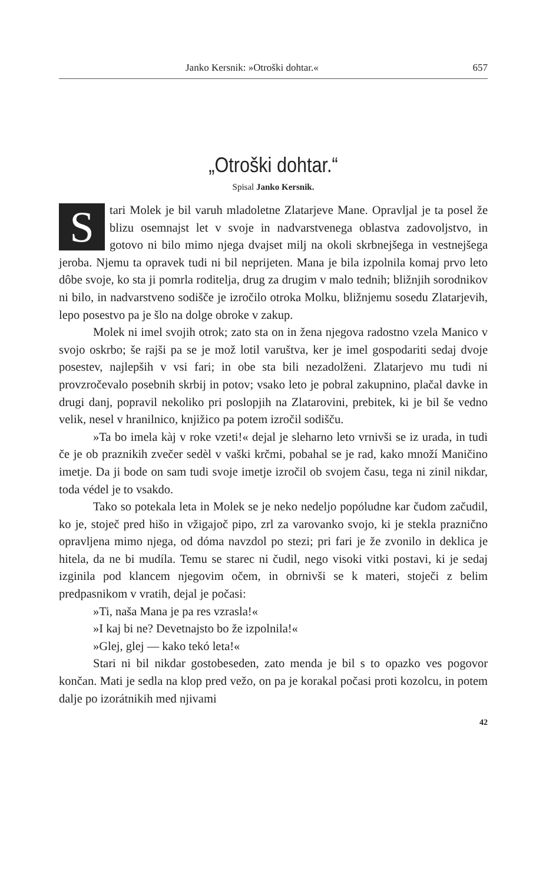Janko Kersnik: »Otroški dohtar.« 657
„Otroški dohtar.“
Spisal Janko Kersnik.
Stari Molek je bil varuh mladoletne Zlatarjeve Mane. Opravljal je ta posel že blizu osemnajst let v svoje in nadvarstvenega oblastva zadovoljstvo, in gotovo ni bilo mimo njega dvajset milj na okoli skrbnejšega in vestnejšega jeroba. Njemu ta opravek tudi ni bil neprijeten. Mana je bila izpolnila komaj prvo leto dôbe svoje, ko sta ji pomrla roditelja, drug za drugim v malo tednih; bližnjih sorodnikov ni bilo, in nadvarstveno sodišče je izročilo otroka Molku, bližnjemu sosedu Zlatarjevih, lepo posestvo pa je šlo na dolge obroke v zakup.
Molek ni imel svojih otrok; zato sta on in žena njegova radostno vzela Manico v svojo oskrbo; še rajši pa se je mož lotil varuštva, ker je imel gospodariti sedaj dvoje posestev, najlepših v vsi fari; in obe sta bili nezadolženi. Zlatarjevo mu tudi ni provzročevalo posebnih skrbij in potov; vsako leto je pobral zakupnino, plačal davke in drugi danj, popravil nekoliko pri poslopjih na Zlatarovini, prebitek, ki je bil še vedno velik, nesel v hranilnico, knjižico pa potem izročil sodišču.
»Ta bo imela kàj v roke vzeti!« dejal je sleharno leto vrnivši se iz urada, in tudi če je ob praznikih zvečer sedèl v vaški krčmi, pobahal se je rad, kako množí Maničino imetje. Da ji bode on sam tudi svoje imetje izročil ob svojem času, tega ni zinil nikdar, toda védel je to vsakdo.
Tako so potekala leta in Molek se je neko nedeljo popóludne kar čudom začudil, ko je, stoječ pred hišo in vžigajoč pipo, zrl za varovanko svojo, ki je stekla praznično opravljena mimo njega, od dóma navzdol po stezi; pri fari je že zvonilo in deklica je hitela, da ne bi mudíla. Temu se starec ni čudil, nego visoki vitki postavi, ki je sedaj izginila pod klancem njegovim očem, in obrnivši se k materi, stoječi z belim predpasnikom v vratih, dejal je počasi:
»Ti, naša Mana je pa res vzrasla!«
»I kaj bi ne? Devetnajsto bo že izpolnila!«
»Glej, glej — kako tekó leta!«
Stari ni bil nikdar gostobeseden, zato menda je bil s to opazko ves pogovor končan. Mati je sedla na klop pred vežo, on pa je korakal počasi proti kozolcu, in potem dalje po izorátnikih med njivami
42